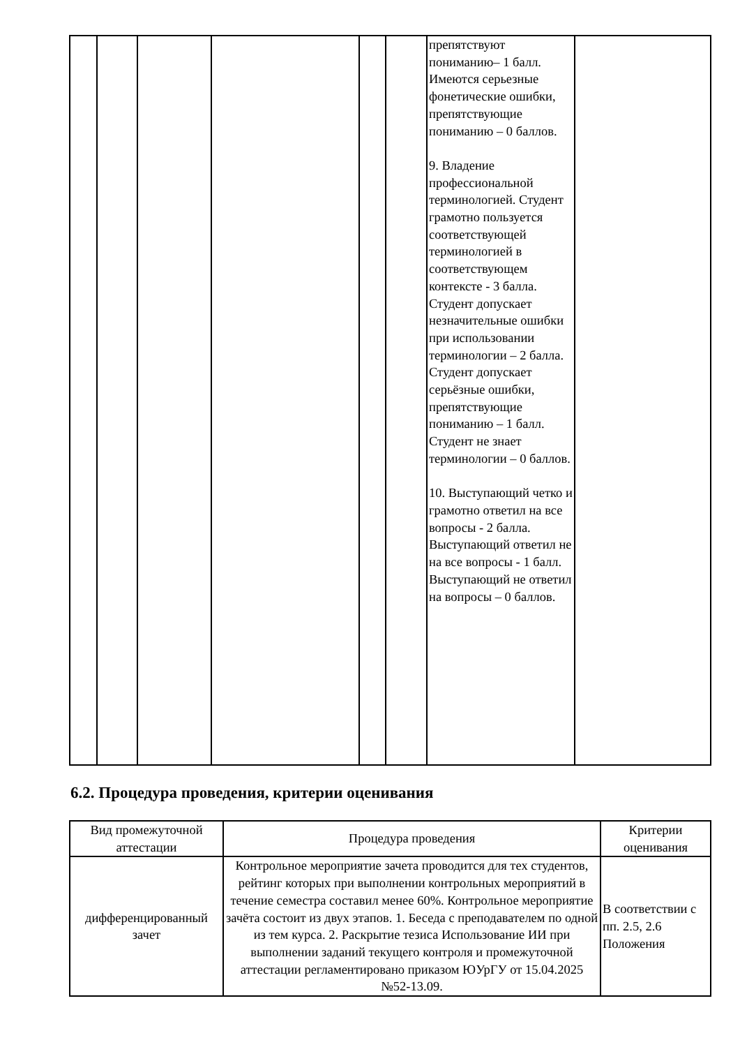| | | | | | | препятствуют пониманию– 1 балл. Имеются серьезные фонетические ошибки, препятствующие пониманию – 0 баллов. 9. Владение профессиональной терминологией. Студент грамотно пользуется соответствующей терминологией в соответствующем контексте - 3 балла. Студент допускает незначительные ошибки при использовании терминологии – 2 балла. Студент допускает серьёзные ошибки, препятствующие пониманию – 1 балл. Студент не знает терминологии – 0 баллов. 10. Выступающий четко и грамотно ответил на все вопросы - 2 балла. Выступающий ответил не на все вопросы - 1 балл. Выступающий не ответил на вопросы – 0 баллов. | |
6.2. Процедура проведения, критерии оценивания
| Вид промежуточной аттестации | Процедура проведения | Критерии оценивания |
| --- | --- | --- |
| дифференцированный зачет | Контрольное мероприятие зачета проводится для тех студентов, рейтинг которых при выполнении контрольных мероприятий в течение семестра составил менее 60%. Контрольное мероприятие зачёта состоит из двух этапов. 1. Беседа с преподавателем по одной из тем курса. 2. Раскрытие тезиса Использование ИИ при выполнении заданий текущего контроля и промежуточной аттестации регламентировано приказом ЮУрГУ от 15.04.2025 №52-13.09. | В соответствии с пп. 2.5, 2.6 Положения |